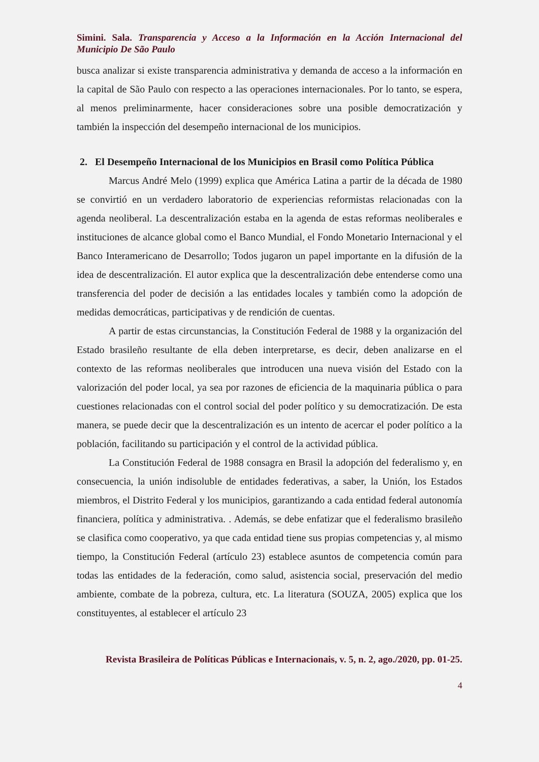Simini. Sala. Transparencia y Acceso a la Información en la Acción Internacional del Municipio De São Paulo
busca analizar si existe transparencia administrativa y demanda de acceso a la información en la capital de São Paulo con respecto a las operaciones internacionales. Por lo tanto, se espera, al menos preliminarmente, hacer consideraciones sobre una posible democratización y también la inspección del desempeño internacional de los municipios.
2. El Desempeño Internacional de los Municipios en Brasil como Política Pública
Marcus André Melo (1999) explica que América Latina a partir de la década de 1980 se convirtió en un verdadero laboratorio de experiencias reformistas relacionadas con la agenda neoliberal. La descentralización estaba en la agenda de estas reformas neoliberales e instituciones de alcance global como el Banco Mundial, el Fondo Monetario Internacional y el Banco Interamericano de Desarrollo; Todos jugaron un papel importante en la difusión de la idea de descentralización. El autor explica que la descentralización debe entenderse como una transferencia del poder de decisión a las entidades locales y también como la adopción de medidas democráticas, participativas y de rendición de cuentas.
A partir de estas circunstancias, la Constitución Federal de 1988 y la organización del Estado brasileño resultante de ella deben interpretarse, es decir, deben analizarse en el contexto de las reformas neoliberales que introducen una nueva visión del Estado con la valorización del poder local, ya sea por razones de eficiencia de la maquinaria pública o para cuestiones relacionadas con el control social del poder político y su democratización. De esta manera, se puede decir que la descentralización es un intento de acercar el poder político a la población, facilitando su participación y el control de la actividad pública.
La Constitución Federal de 1988 consagra en Brasil la adopción del federalismo y, en consecuencia, la unión indisoluble de entidades federativas, a saber, la Unión, los Estados miembros, el Distrito Federal y los municipios, garantizando a cada entidad federal autonomía financiera, política y administrativa. . Además, se debe enfatizar que el federalismo brasileño se clasifica como cooperativo, ya que cada entidad tiene sus propias competencias y, al mismo tiempo, la Constitución Federal (artículo 23) establece asuntos de competencia común para todas las entidades de la federación, como salud, asistencia social, preservación del medio ambiente, combate de la pobreza, cultura, etc. La literatura (SOUZA, 2005) explica que los constituyentes, al establecer el artículo 23
Revista Brasileira de Políticas Públicas e Internacionais, v. 5, n. 2, ago./2020, pp. 01-25.
4